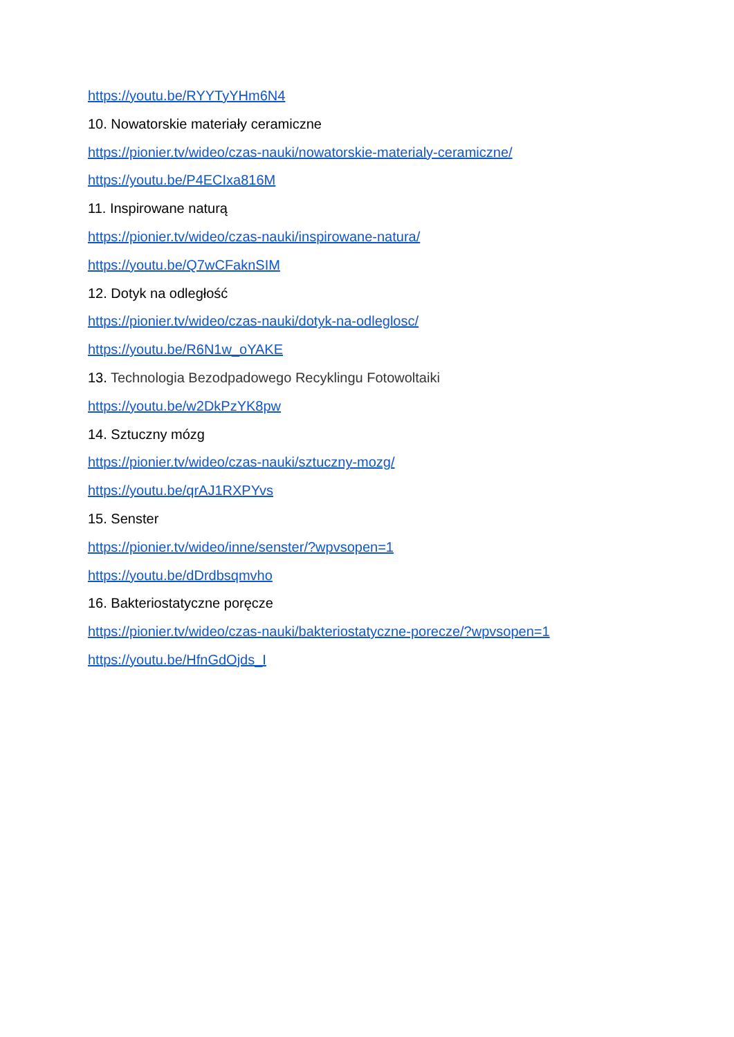https://youtu.be/RYYTyYHm6N4
10. Nowatorskie materiały ceramiczne
https://pionier.tv/wideo/czas-nauki/nowatorskie-materialy-ceramiczne/
https://youtu.be/P4ECIxa816M
11. Inspirowane naturą
https://pionier.tv/wideo/czas-nauki/inspirowane-natura/
https://youtu.be/Q7wCFaknSIM
12. Dotyk na odległość
https://pionier.tv/wideo/czas-nauki/dotyk-na-odleglosc/
https://youtu.be/R6N1w_oYAKE
13. Technologia Bezodpadowego Recyklingu Fotowoltaiki
https://youtu.be/w2DkPzYK8pw
14. Sztuczny mózg
https://pionier.tv/wideo/czas-nauki/sztuczny-mozg/
https://youtu.be/qrAJ1RXPYvs
15. Senster
https://pionier.tv/wideo/inne/senster/?wpvsopen=1
https://youtu.be/dDrdbsqmvho
16. Bakteriostatyczne poręcze
https://pionier.tv/wideo/czas-nauki/bakteriostatyczne-porecze/?wpvsopen=1
https://youtu.be/HfnGdOjds_I